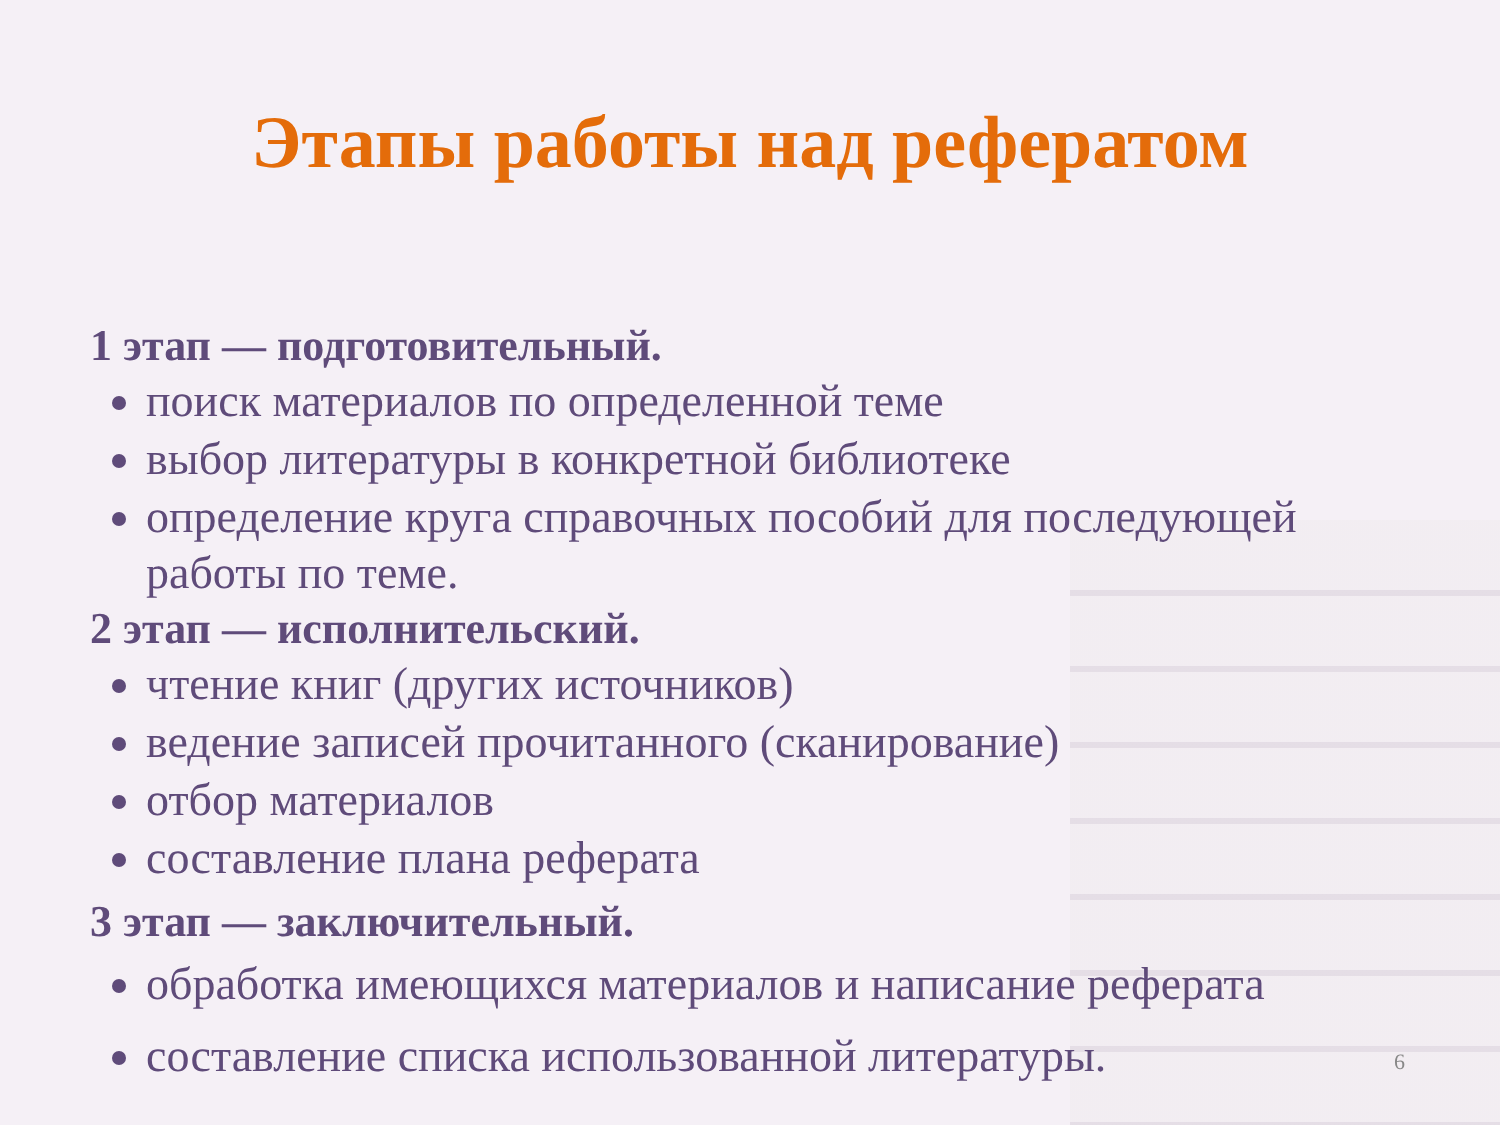Этапы работы над рефератом
1 этап — подготовительный.
поиск материалов по определенной теме
выбор литературы в конкретной библиотеке
определение круга справочных пособий для последующей работы по теме.
2 этап — исполнительский.
чтение книг (других источников)
ведение записей прочитанного (сканирование)
отбор материалов
составление плана реферата
3 этап — заключительный.
обработка имеющихся материалов и написание реферата
составление списка использованной литературы.
6